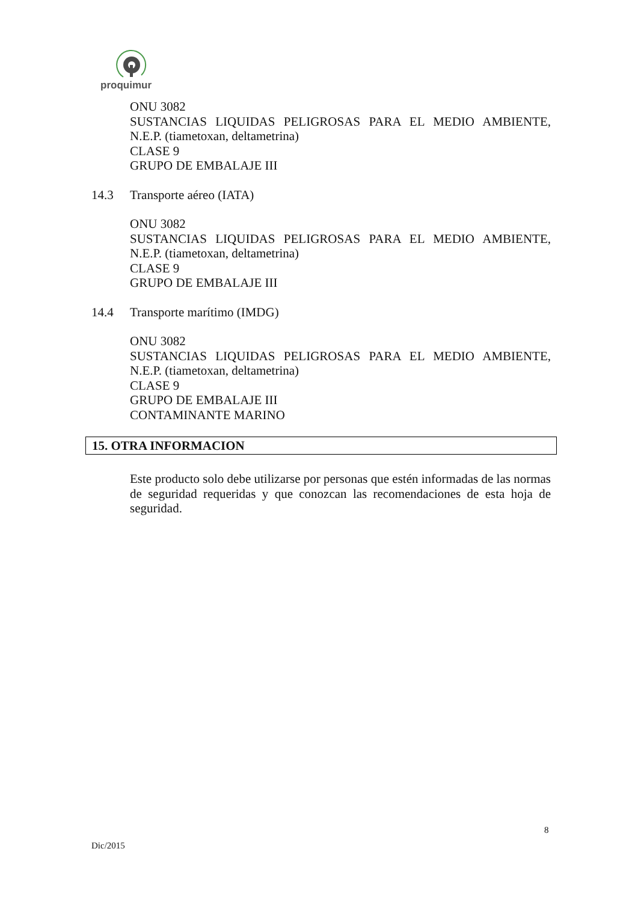proquimur
ONU 3082
SUSTANCIAS LIQUIDAS PELIGROSAS PARA EL MEDIO AMBIENTE,
N.E.P. (tiametoxan, deltametrina)
CLASE 9
GRUPO DE EMBALAJE III
14.3 Transporte aéreo (IATA)
ONU 3082
SUSTANCIAS LIQUIDAS PELIGROSAS PARA EL MEDIO AMBIENTE,
N.E.P. (tiametoxan, deltametrina)
CLASE 9
GRUPO DE EMBALAJE III
14.4 Transporte marítimo (IMDG)
ONU 3082
SUSTANCIAS LIQUIDAS PELIGROSAS PARA EL MEDIO AMBIENTE,
N.E.P. (tiametoxan, deltametrina)
CLASE 9
GRUPO DE EMBALAJE III
CONTAMINANTE MARINO
15. OTRA INFORMACION
Este producto solo debe utilizarse por personas que estén informadas de las normas de seguridad requeridas y que conozcan las recomendaciones de esta hoja de seguridad.
8
Dic/2015